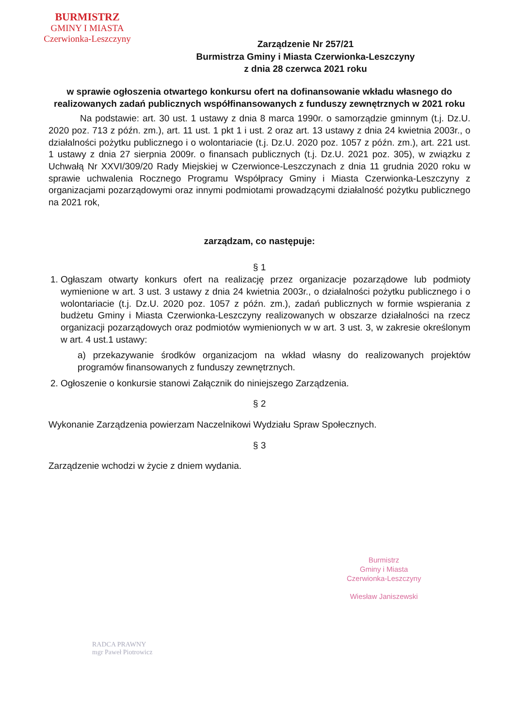BURMISTRZ
GMINY I MIASTA
Czerwionka-Leszczyny
Zarządzenie Nr 257/21
Burmistrza Gminy i Miasta Czerwionka-Leszczyny
z dnia 28 czerwca 2021 roku
w sprawie ogłoszenia otwartego konkursu ofert na dofinansowanie wkładu własnego do realizowanych zadań publicznych współfinansowanych z funduszy zewnętrznych w 2021 roku
Na podstawie: art. 30 ust. 1 ustawy z dnia 8 marca 1990r. o samorządzie gminnym (t.j. Dz.U. 2020 poz. 713 z późn. zm.), art. 11 ust. 1 pkt 1 i ust. 2 oraz art. 13 ustawy z dnia 24 kwietnia 2003r., o działalności pożytku publicznego i o wolontariacie (t.j. Dz.U. 2020 poz. 1057 z późn. zm.), art. 221 ust. 1 ustawy z dnia 27 sierpnia 2009r. o finansach publicznych (t.j. Dz.U. 2021 poz. 305), w związku z Uchwałą Nr XXVI/309/20 Rady Miejskiej w Czerwionce-Leszczynach z dnia 11 grudnia 2020 roku w sprawie uchwalenia Rocznego Programu Współpracy Gminy i Miasta Czerwionka-Leszczyny z organizacjami pozarządowymi oraz innymi podmiotami prowadzącymi działalność pożytku publicznego na 2021 rok,
zarządzam, co następuje:
§ 1
1. Ogłaszam otwarty konkurs ofert na realizację przez organizacje pozarządowe lub podmioty wymienione w art. 3 ust. 3 ustawy z dnia 24 kwietnia 2003r., o działalności pożytku publicznego i o wolontariacie (t.j. Dz.U. 2020 poz. 1057 z późn. zm.), zadań publicznych w formie wspierania z budżetu Gminy i Miasta Czerwionka-Leszczyny realizowanych w obszarze działalności na rzecz organizacji pozarządowych oraz podmiotów wymienionych w w art. 3 ust. 3, w zakresie określonym w art. 4 ust.1 ustawy:
a) przekazywanie środków organizacjom na wkład własny do realizowanych projektów programów finansowanych z funduszy zewnętrznych.
2. Ogłoszenie o konkursie stanowi Załącznik do niniejszego Zarządzenia.
§ 2
Wykonanie Zarządzenia powierzam Naczelnikowi Wydziału Spraw Społecznych.
§ 3
Zarządzenie wchodzi w życie z dniem wydania.
Burmistrz
Gminy i Miasta
Czerwionka-Leszczyny
Wiesław Janiszewski
RADCA PRAWNY
mgr Paweł Piotrowicz